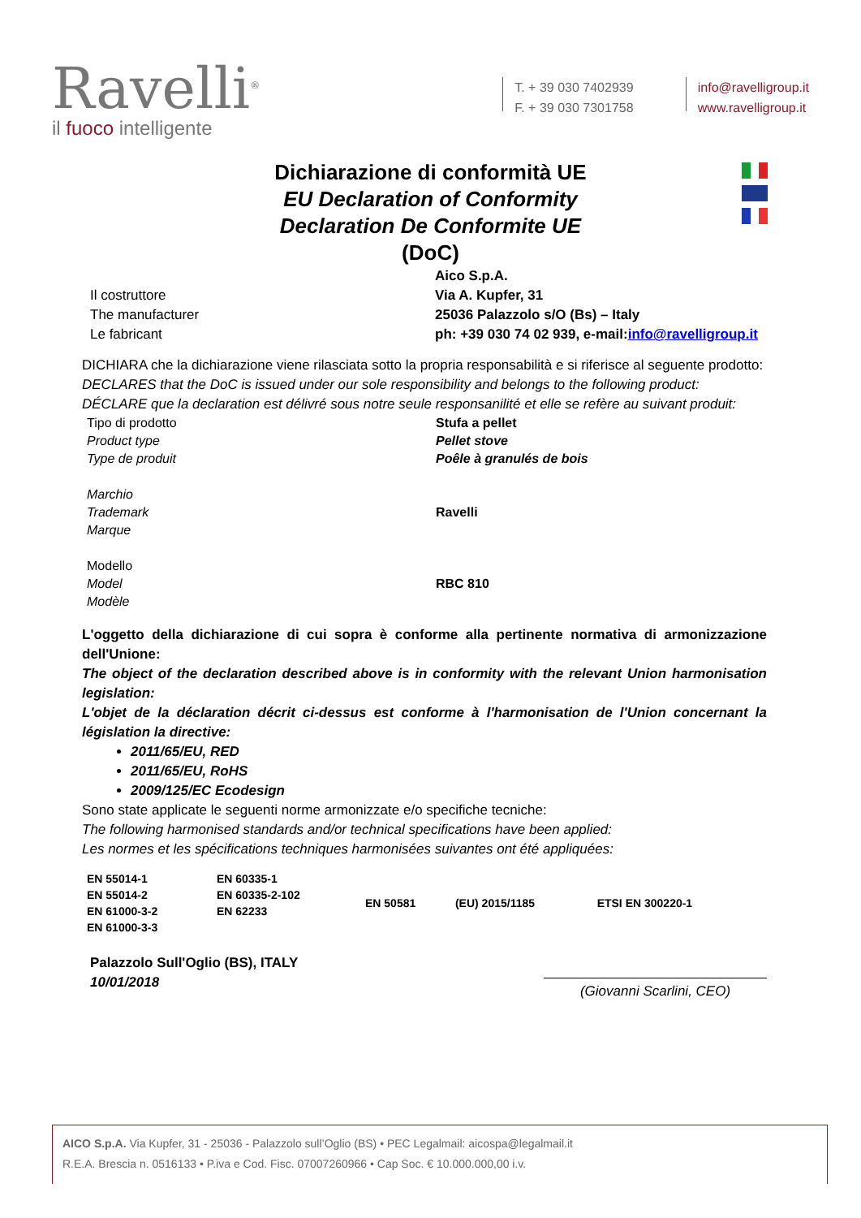Ravelli<sup>®</sup>
il fuoco intelligente
T. + 39 030 7402939
F. + 39 030 7301758
info@ravelligroup.it
www.ravelligroup.it
Dichiarazione di conformità UE
EU Declaration of Conformity
Declaration De Conformite UE
(DoC)
| Il costruttore The manufacturer Le fabricant | Aico S.p.A. Via A. Kupfer, 31 25036 Palazzolo s/O (Bs) – Italy ph: +39 030 74 02 939, e-mail: info@ravelligroup.it |
DICHIARA che la dichiarazione viene rilasciata sotto la propria responsabilità e si riferisce al seguente prodotto:
DECLARES that the DoC is issued under our sole responsibility and belongs to the following product:
DÉCLARE que la declaration est délivré sous notre seule responsanilité et elle se refère au suivant produit:
| Tipo di prodotto Product type Type de produit | Stufa a pellet Pellet stove Poêle à granulés de bois |
| Marchio Trademark Marque | Ravelli |
| Modello Model Modèle | RBC 810 |
L'oggetto della dichiarazione di cui sopra è conforme alla pertinente normativa di armonizzazione dell'Unione:
The object of the declaration described above is in conformity with the relevant Union harmonisation legislation:
L'objet de la déclaration décrit ci-dessus est conforme à l'harmonisation de l'Union concernant la législation la directive:
2011/65/EU, RED
2011/65/EU, RoHS
2009/125/EC Ecodesign
Sono state applicate le seguenti norme armonizzate e/o specifiche tecniche:
The following harmonised standards and/or technical specifications have been applied:
Les normes et les spécifications techniques harmonisées suivantes ont été appliquées:
| EN 55014-1 EN 55014-2 EN 61000-3-2 EN 61000-3-3 | EN 60335-1 EN 60335-2-102 EN 62233 | EN 50581 | (EU) 2015/1185 | ETSI EN 300220-1 |
| Palazzolo Sull'Oglio (BS), ITALY 10/01/2018 | (Giovanni Scarlini, CEO) |
AICO S.p.A. Via Kupfer, 31 - 25036 - Palazzolo sull’Oglio (BS) • PEC Legalmail: aicospa@legalmail.it
R.E.A. Brescia n. 0516133 • P.iva e Cod. Fisc. 07007260966 • Cap Soc. € 10.000.000,00 i.v.